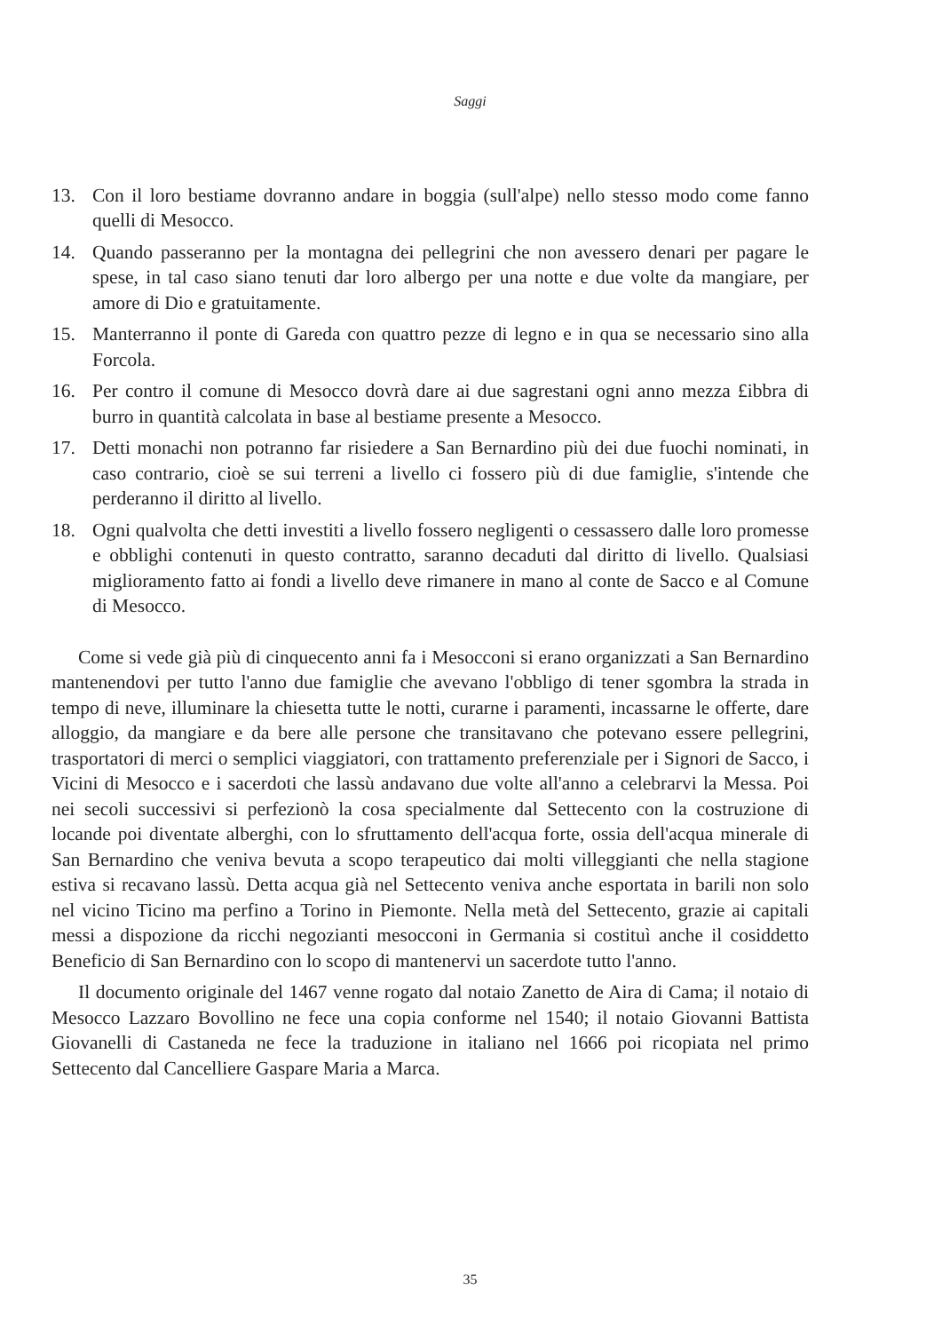Saggi
13. Con il loro bestiame dovranno andare in boggia (sull'alpe) nello stesso modo come fanno quelli di Mesocco.
14. Quando passeranno per la montagna dei pellegrini che non avessero denari per pagare le spese, in tal caso siano tenuti dar loro albergo per una notte e due volte da mangiare, per amore di Dio e gratuitamente.
15. Manterranno il ponte di Gareda con quattro pezze di legno e in qua se necessario sino alla Forcola.
16. Per contro il comune di Mesocco dovrà dare ai due sagrestani ogni anno mezza £ibbra di burro in quantità calcolata in base al bestiame presente a Mesocco.
17. Detti monachi non potranno far risiedere a San Bernardino più dei due fuochi nominati, in caso contrario, cioè se sui terreni a livello ci fossero più di due famiglie, s'intende che perderanno il diritto al livello.
18. Ogni qualvolta che detti investiti a livello fossero negligenti o cessassero dalle loro promesse e obblighi contenuti in questo contratto, saranno decaduti dal diritto di livello. Qualsiasi miglioramento fatto ai fondi a livello deve rimanere in mano al conte de Sacco e al Comune di Mesocco.
Come si vede già più di cinquecento anni fa i Mesocconi si erano organizzati a San Bernardino mantenendovi per tutto l'anno due famiglie che avevano l'obbligo di tener sgombra la strada in tempo di neve, illuminare la chiesetta tutte le notti, curarne i paramenti, incassarne le offerte, dare alloggio, da mangiare e da bere alle persone che transitavano che potevano essere pellegrini, trasportatori di merci o semplici viaggiatori, con trattamento preferenziale per i Signori de Sacco, i Vicini di Mesocco e i sacerdoti che lassù andavano due volte all'anno a celebrarvi la Messa. Poi nei secoli successivi si perfezionò la cosa specialmente dal Settecento con la costruzione di locande poi diventate alberghi, con lo sfruttamento dell'acqua forte, ossia dell'acqua minerale di San Bernardino che veniva bevuta a scopo terapeutico dai molti villeggianti che nella stagione estiva si recavano lassù. Detta acqua già nel Settecento veniva anche esportata in barili non solo nel vicino Ticino ma perfino a Torino in Piemonte. Nella metà del Settecento, grazie ai capitali messi a dispozione da ricchi negozianti mesocconi in Germania si costituì anche il cosiddetto Beneficio di San Bernardino con lo scopo di mantenervi un sacerdote tutto l'anno.
Il documento originale del 1467 venne rogato dal notaio Zanetto de Aira di Cama; il notaio di Mesocco Lazzaro Bovollino ne fece una copia conforme nel 1540; il notaio Giovanni Battista Giovanelli di Castaneda ne fece la traduzione in italiano nel 1666 poi ricopiata nel primo Settecento dal Cancelliere Gaspare Maria a Marca.
35